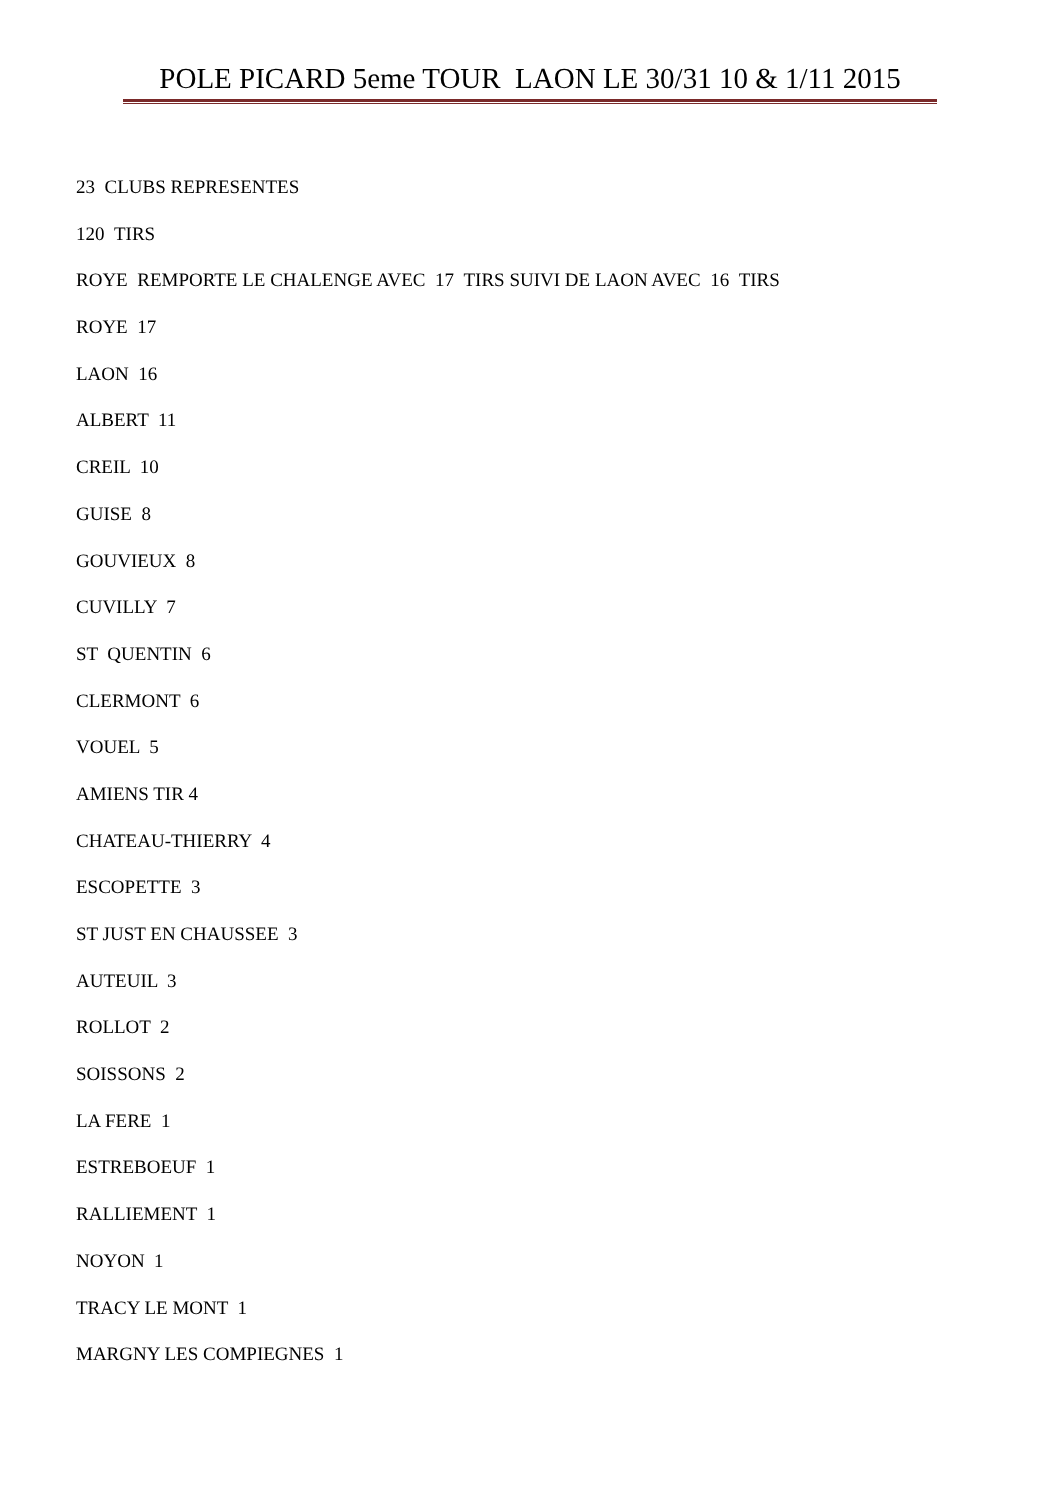POLE PICARD 5eme TOUR LAON LE 30/31 10 & 1/11 2015
23 CLUBS REPRESENTES
120 TIRS
ROYE REMPORTE LE CHALENGE AVEC 17 TIRS SUIVI DE LAON AVEC 16 TIRS
ROYE 17
LAON 16
ALBERT 11
CREIL 10
GUISE 8
GOUVIEUX 8
CUVILLY 7
ST QUENTIN 6
CLERMONT 6
VOUEL 5
AMIENS TIR 4
CHATEAU-THIERRY 4
ESCOPETTE 3
ST JUST EN CHAUSSEE 3
AUTEUIL 3
ROLLOT 2
SOISSONS 2
LA FERE 1
ESTREBOEUF 1
RALLIEMENT 1
NOYON 1
TRACY LE MONT 1
MARGNY LES COMPIEGNES 1